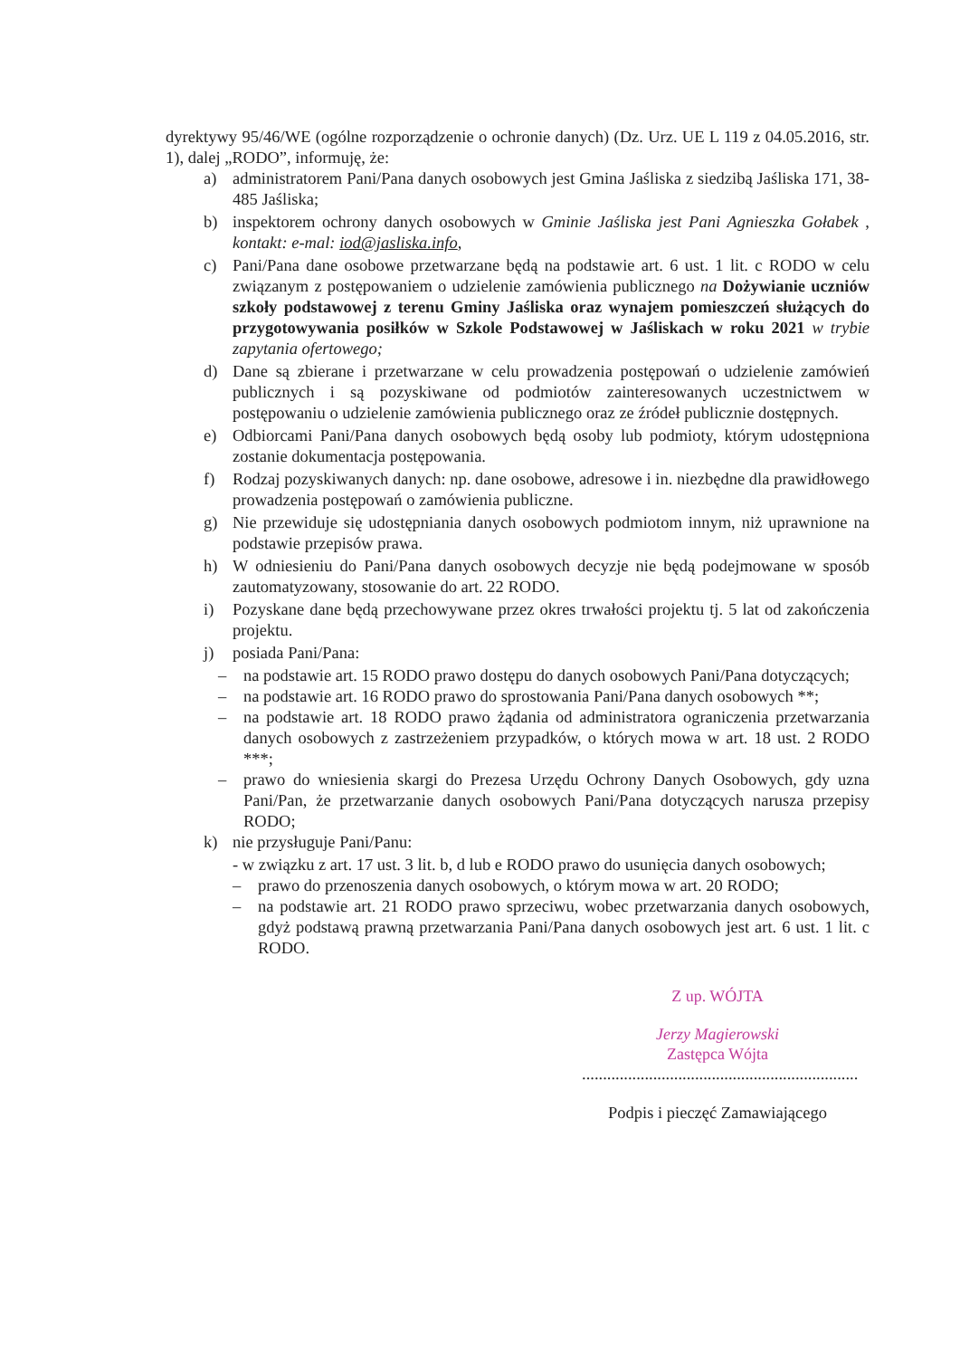dyrektywy 95/46/WE (ogólne rozporządzenie o ochronie danych) (Dz. Urz. UE L 119 z 04.05.2016, str. 1), dalej „RODO”, informuję, że:
a) administratorem Pani/Pana danych osobowych jest Gmina Jaśliska z siedzibą Jaśliska 171, 38-485 Jaśliska;
b) inspektorem ochrony danych osobowych w Gminie Jaśliska jest Pani Agnieszka Gołabek , kontakt: e-mal: iod@jasliska.info,
c) Pani/Pana dane osobowe przetwarzane będą na podstawie art. 6 ust. 1 lit. c RODO w celu związanym z postępowaniem o udzielenie zamówienia publicznego na Dożywianie uczniów szkoły podstawowej z terenu Gminy Jaśliska oraz wynajem pomieszczeń służących do przygotowywania posiłków w Szkole Podstawowej w Jaśliskach w roku 2021 w trybie zapytania ofertowego;
d) Dane są zbierane i przetwarzane w celu prowadzenia postępowań o udzielenie zamówień publicznych i są pozyskiwane od podmiotów zainteresowanych uczestnictwem w postępowaniu o udzielenie zamówienia publicznego oraz ze źródeł publicznie dostępnych.
e) Odbiorcami Pani/Pana danych osobowych będą osoby lub podmioty, którym udostępniona zostanie dokumentacja postępowania.
f) Rodzaj pozyskiwanych danych: np. dane osobowe, adresowe i in. niezbędne dla prawidłowego prowadzenia postępowań o zamówienia publiczne.
g) Nie przewiduje się udostępniania danych osobowych podmiotom innym, niż uprawnione na podstawie przepisów prawa.
h) W odniesieniu do Pani/Pana danych osobowych decyzje nie będą podejmowane w sposób zautomatyzowany, stosowanie do art. 22 RODO.
i) Pozyskane dane będą przechowywane przez okres trwałości projektu tj. 5 lat od zakończenia projektu.
j) posiada Pani/Pana:
– na podstawie art. 15 RODO prawo dostępu do danych osobowych Pani/Pana dotyczących;
– na podstawie art. 16 RODO prawo do sprostowania Pani/Pana danych osobowych **;
– na podstawie art. 18 RODO prawo żądania od administratora ograniczenia przetwarzania danych osobowych z zastrzeżeniem przypadków, o których mowa w art. 18 ust. 2 RODO ***;
– prawo do wniesienia skargi do Prezesa Urzędu Ochrony Danych Osobowych, gdy uzna Pani/Pan, że przetwarzanie danych osobowych Pani/Pana dotyczących narusza przepisy RODO;
k) nie przysługuje Pani/Panu:
- w związku z art. 17 ust. 3 lit. b, d lub e RODO prawo do usunięcia danych osobowych;
– prawo do przenoszenia danych osobowych, o którym mowa w art. 20 RODO;
– na podstawie art. 21 RODO prawo sprzeciwu, wobec przetwarzania danych osobowych, gdyż podstawą prawną przetwarzania Pani/Pana danych osobowych jest art. 6 ust. 1 lit. c RODO.
Z up. WÓJTA
Jerzy Magierowski
Zastępca Wójta
..................................................................
Podpis i pieczęć Zamawiającego